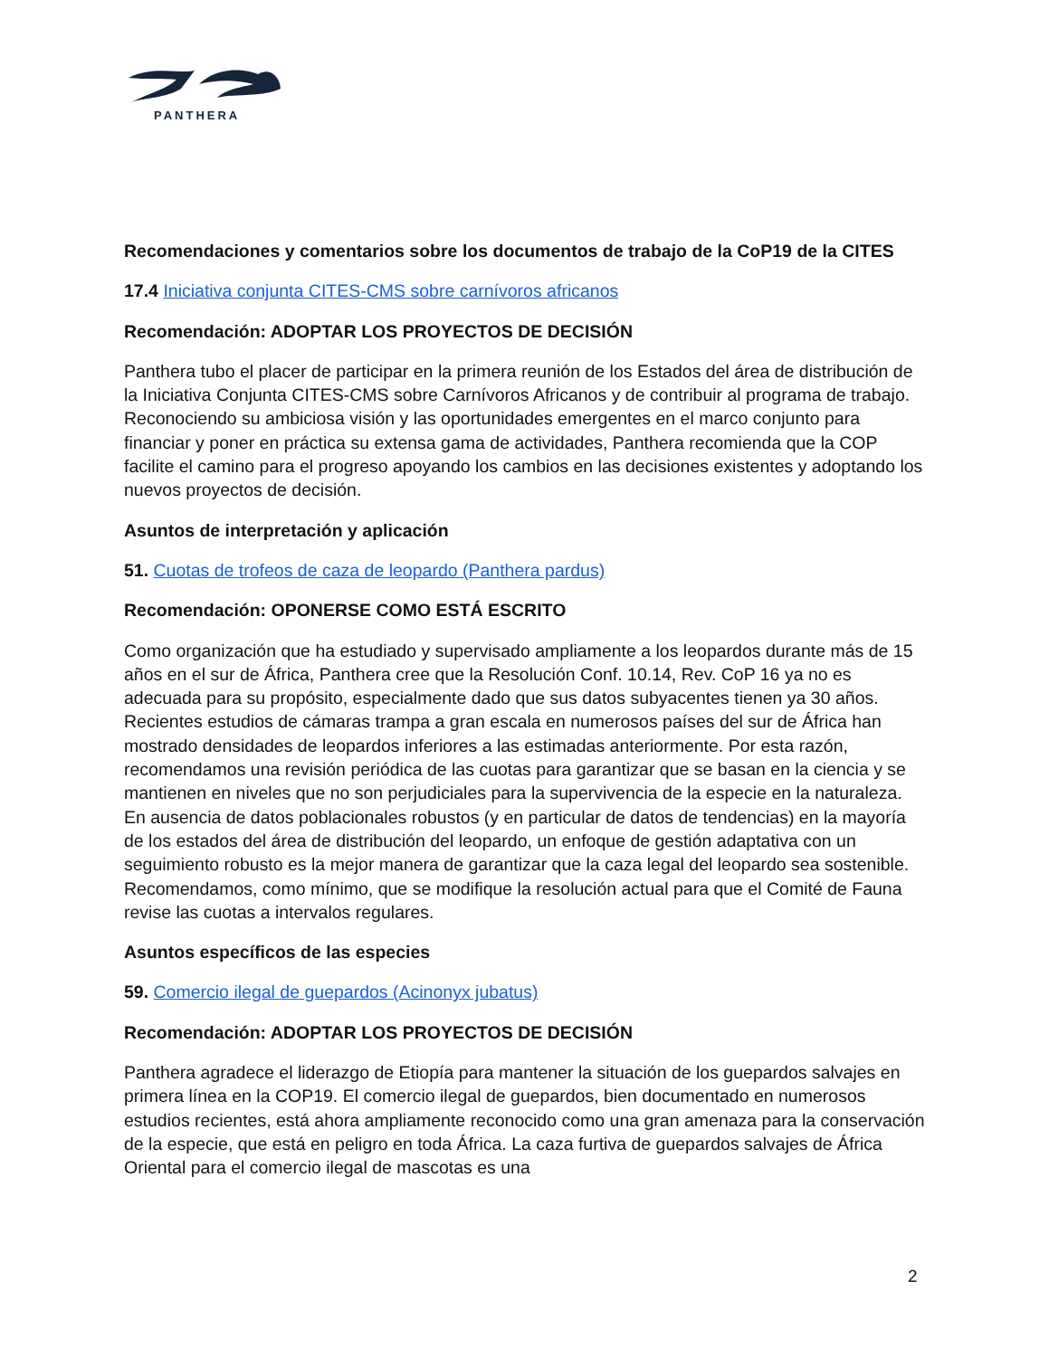PANTHERA
Recomendaciones y comentarios sobre los documentos de trabajo de la CoP19 de la CITES
17.4 Iniciativa conjunta CITES-CMS sobre carnívoros africanos
Recomendación: ADOPTAR LOS PROYECTOS DE DECISIÓN
Panthera tubo el placer de participar en la primera reunión de los Estados del área de distribución de la Iniciativa Conjunta CITES-CMS sobre Carnívoros Africanos y de contribuir al programa de trabajo. Reconociendo su ambiciosa visión y las oportunidades emergentes en el marco conjunto para financiar y poner en práctica su extensa gama de actividades, Panthera recomienda que la COP facilite el camino para el progreso apoyando los cambios en las decisiones existentes y adoptando los nuevos proyectos de decisión.
Asuntos de interpretación y aplicación
51. Cuotas de trofeos de caza de leopardo (Panthera pardus)
Recomendación: OPONERSE COMO ESTÁ ESCRITO
Como organización que ha estudiado y supervisado ampliamente a los leopardos durante más de 15 años en el sur de África, Panthera cree que la Resolución Conf. 10.14, Rev. CoP 16 ya no es adecuada para su propósito, especialmente dado que sus datos subyacentes tienen ya 30 años. Recientes estudios de cámaras trampa a gran escala en numerosos países del sur de África han mostrado densidades de leopardos inferiores a las estimadas anteriormente. Por esta razón, recomendamos una revisión periódica de las cuotas para garantizar que se basan en la ciencia y se mantienen en niveles que no son perjudiciales para la supervivencia de la especie en la naturaleza. En ausencia de datos poblacionales robustos (y en particular de datos de tendencias) en la mayoría de los estados del área de distribución del leopardo, un enfoque de gestión adaptativa con un seguimiento robusto es la mejor manera de garantizar que la caza legal del leopardo sea sostenible. Recomendamos, como mínimo, que se modifique la resolución actual para que el Comité de Fauna revise las cuotas a intervalos regulares.
Asuntos específicos de las especies
59. Comercio ilegal de guepardos (Acinonyx jubatus)
Recomendación: ADOPTAR LOS PROYECTOS DE DECISIÓN
Panthera agradece el liderazgo de Etiopía para mantener la situación de los guepardos salvajes en primera línea en la COP19. El comercio ilegal de guepardos, bien documentado en numerosos estudios recientes, está ahora ampliamente reconocido como una gran amenaza para la conservación de la especie, que está en peligro en toda África. La caza furtiva de guepardos salvajes de África Oriental para el comercio ilegal de mascotas es una
2